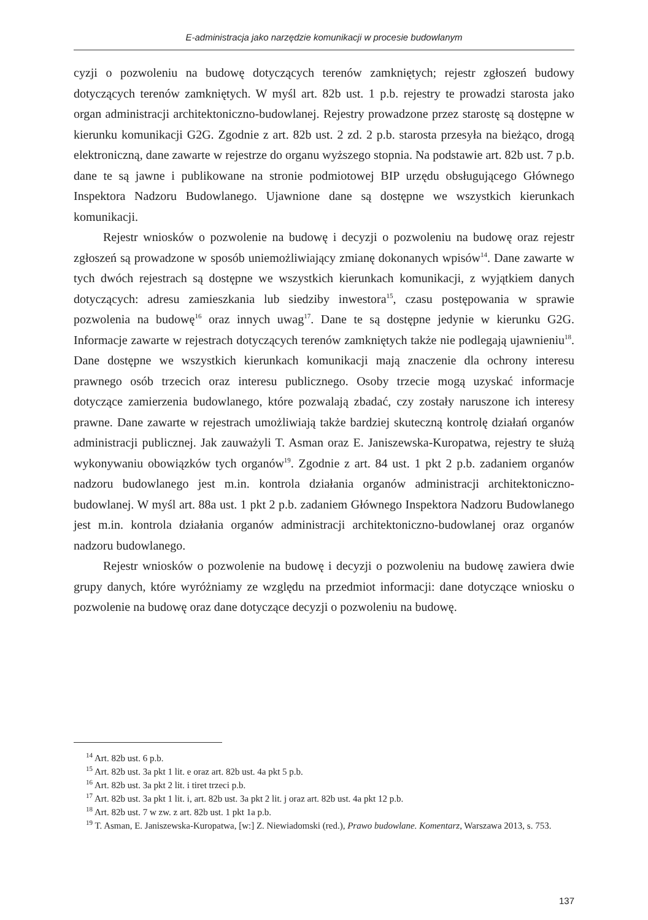E-administracja jako narzędzie komunikacji w procesie budowlanym
cyzji o pozwoleniu na budowę dotyczących terenów zamkniętych; rejestr zgłoszeń budowy dotyczących terenów zamkniętych. W myśl art. 82b ust. 1 p.b. rejestry te prowadzi starosta jako organ administracji architektoniczno-budowlanej. Rejestry prowadzone przez starostę są dostępne w kierunku komunikacji G2G. Zgodnie z art. 82b ust. 2 zd. 2 p.b. starosta przesyła na bieżąco, drogą elektroniczną, dane zawarte w rejestrze do organu wyższego stopnia. Na podstawie art. 82b ust. 7 p.b. dane te są jawne i publikowane na stronie podmiotowej BIP urzędu obsługującego Głównego Inspektora Nadzoru Budowlanego. Ujawnione dane są dostępne we wszystkich kierunkach komunikacji.
Rejestr wniosków o pozwolenie na budowę i decyzji o pozwoleniu na budowę oraz rejestr zgłoszeń są prowadzone w sposób uniemożliwiający zmianę dokonanych wpisów<sup>14</sup>. Dane zawarte w tych dwóch rejestrach są dostępne we wszystkich kierunkach komunikacji, z wyjątkiem danych dotyczących: adresu zamieszkania lub siedziby inwestora<sup>15</sup>, czasu postępowania w sprawie pozwolenia na budowę<sup>16</sup> oraz innych uwag<sup>17</sup>. Dane te są dostępne jedynie w kierunku G2G. Informacje zawarte w rejestrach dotyczących terenów zamkniętych także nie podlegają ujawnieniu<sup>18</sup>. Dane dostępne we wszystkich kierunkach komunikacji mają znaczenie dla ochrony interesu prawnego osób trzecich oraz interesu publicznego. Osoby trzecie mogą uzyskać informacje dotyczące zamierzenia budowlanego, które pozwalają zbadać, czy zostały naruszone ich interesy prawne. Dane zawarte w rejestrach umożliwiają także bardziej skuteczną kontrolę działań organów administracji publicznej. Jak zauważyli T. Asman oraz E. Janiszewska-Kuropatwa, rejestry te służą wykonywaniu obowiązków tych organów<sup>19</sup>. Zgodnie z art. 84 ust. 1 pkt 2 p.b. zadaniem organów nadzoru budowlanego jest m.in. kontrola działania organów administracji architektoniczno-budowlanej. W myśl art. 88a ust. 1 pkt 2 p.b. zadaniem Głównego Inspektora Nadzoru Budowlanego jest m.in. kontrola działania organów administracji architektoniczno-budowlanej oraz organów nadzoru budowlanego.
Rejestr wniosków o pozwolenie na budowę i decyzji o pozwoleniu na budowę zawiera dwie grupy danych, które wyróżniamy ze względu na przedmiot informacji: dane dotyczące wniosku o pozwolenie na budowę oraz dane dotyczące decyzji o pozwoleniu na budowę.
<sup>14</sup> Art. 82b ust. 6 p.b.
<sup>15</sup> Art. 82b ust. 3a pkt 1 lit. e oraz art. 82b ust. 4a pkt 5 p.b.
<sup>16</sup> Art. 82b ust. 3a pkt 2 lit. i tiret trzeci p.b.
<sup>17</sup> Art. 82b ust. 3a pkt 1 lit. i, art. 82b ust. 3a pkt 2 lit. j oraz art. 82b ust. 4a pkt 12 p.b.
<sup>18</sup> Art. 82b ust. 7 w zw. z art. 82b ust. 1 pkt 1a p.b.
<sup>19</sup> T. Asman, E. Janiszewska-Kuropatwa, [w:] Z. Niewiadomski (red.), Prawo budowlane. Komentarz, Warszawa 2013, s. 753.
137